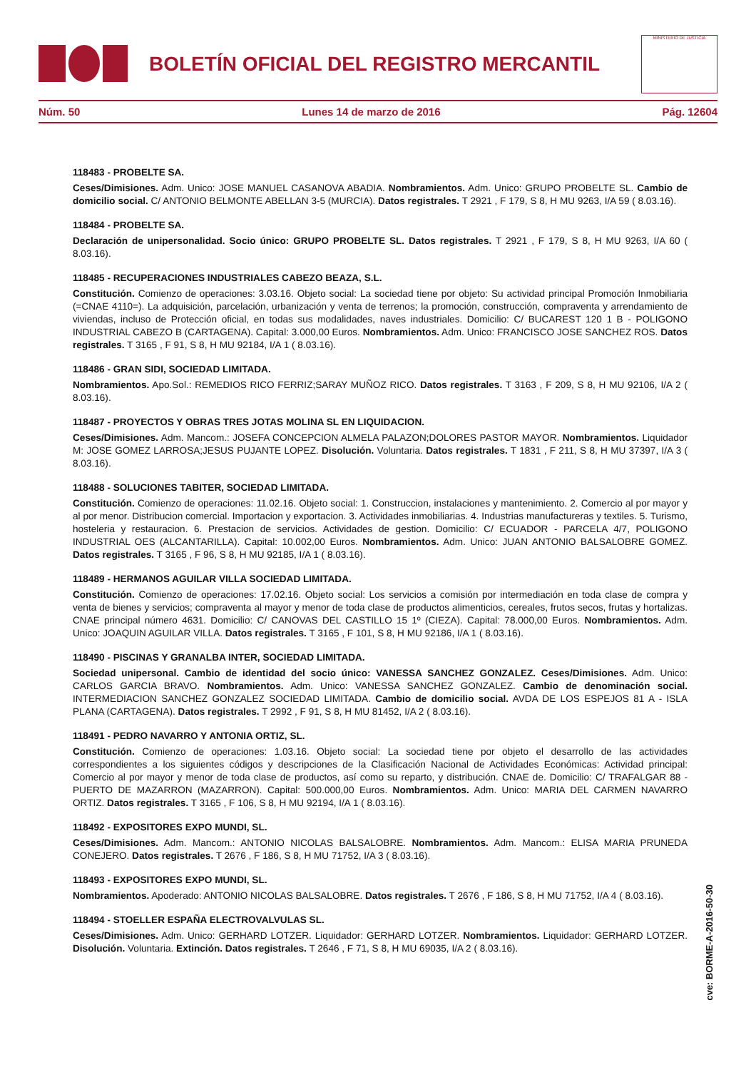BOLETÍN OFICIAL DEL REGISTRO MERCANTIL
MINISTERIO DE JUSTICIA
Núm. 50 Lunes 14 de marzo de 2016 Pág. 12604
118483 - PROBELTE SA.
Ceses/Dimisiones. Adm. Unico: JOSE MANUEL CASANOVA ABADIA. Nombramientos. Adm. Unico: GRUPO PROBELTE SL. Cambio de domicilio social. C/ ANTONIO BELMONTE ABELLAN 3-5 (MURCIA). Datos registrales. T 2921 , F 179, S 8, H MU 9263, I/A 59 ( 8.03.16).
118484 - PROBELTE SA.
Declaración de unipersonalidad. Socio único: GRUPO PROBELTE SL. Datos registrales. T 2921 , F 179, S 8, H MU 9263, I/A 60 ( 8.03.16).
118485 - RECUPERACIONES INDUSTRIALES CABEZO BEAZA, S.L.
Constitución. Comienzo de operaciones: 3.03.16. Objeto social: La sociedad tiene por objeto: Su actividad principal Promoción Inmobiliaria (=CNAE 4110=). La adquisición, parcelación, urbanización y venta de terrenos; la promoción, construcción, compraventa y arrendamiento de viviendas, incluso de Protección oficial, en todas sus modalidades, naves industriales. Domicilio: C/ BUCAREST 120 1 B - POLIGONO INDUSTRIAL CABEZO B (CARTAGENA). Capital: 3.000,00 Euros. Nombramientos. Adm. Unico: FRANCISCO JOSE SANCHEZ ROS. Datos registrales. T 3165 , F 91, S 8, H MU 92184, I/A 1 ( 8.03.16).
118486 - GRAN SIDI, SOCIEDAD LIMITADA.
Nombramientos. Apo.Sol.: REMEDIOS RICO FERRIZ;SARAY MUÑOZ RICO. Datos registrales. T 3163 , F 209, S 8, H MU 92106, I/A 2 ( 8.03.16).
118487 - PROYECTOS Y OBRAS TRES JOTAS MOLINA SL EN LIQUIDACION.
Ceses/Dimisiones. Adm. Mancom.: JOSEFA CONCEPCION ALMELA PALAZON;DOLORES PASTOR MAYOR. Nombramientos. Liquidador M: JOSE GOMEZ LARROSA;JESUS PUJANTE LOPEZ. Disolución. Voluntaria. Datos registrales. T 1831 , F 211, S 8, H MU 37397, I/A 3 ( 8.03.16).
118488 - SOLUCIONES TABITER, SOCIEDAD LIMITADA.
Constitución. Comienzo de operaciones: 11.02.16. Objeto social: 1. Construccion, instalaciones y mantenimiento. 2. Comercio al por mayor y al por menor. Distribucion comercial. Importacion y exportacion. 3. Actividades inmobiliarias. 4. Industrias manufactureras y textiles. 5. Turismo, hosteleria y restauracion. 6. Prestacion de servicios. Actividades de gestion. Domicilio: C/ ECUADOR - PARCELA 4/7, POLIGONO INDUSTRIAL OES (ALCANTARILLA). Capital: 10.002,00 Euros. Nombramientos. Adm. Unico: JUAN ANTONIO BALSALOBRE GOMEZ. Datos registrales. T 3165 , F 96, S 8, H MU 92185, I/A 1 ( 8.03.16).
118489 - HERMANOS AGUILAR VILLA SOCIEDAD LIMITADA.
Constitución. Comienzo de operaciones: 17.02.16. Objeto social: Los servicios a comisión por intermediación en toda clase de compra y venta de bienes y servicios; compraventa al mayor y menor de toda clase de productos alimenticios, cereales, frutos secos, frutas y hortalizas. CNAE principal número 4631. Domicilio: C/ CANOVAS DEL CASTILLO 15 1º (CIEZA). Capital: 78.000,00 Euros. Nombramientos. Adm. Unico: JOAQUIN AGUILAR VILLA. Datos registrales. T 3165 , F 101, S 8, H MU 92186, I/A 1 ( 8.03.16).
118490 - PISCINAS Y GRANALBA INTER, SOCIEDAD LIMITADA.
Sociedad unipersonal. Cambio de identidad del socio único: VANESSA SANCHEZ GONZALEZ. Ceses/Dimisiones. Adm. Unico: CARLOS GARCIA BRAVO. Nombramientos. Adm. Unico: VANESSA SANCHEZ GONZALEZ. Cambio de denominación social. INTERMEDIACION SANCHEZ GONZALEZ SOCIEDAD LIMITADA. Cambio de domicilio social. AVDA DE LOS ESPEJOS 81 A - ISLA PLANA (CARTAGENA). Datos registrales. T 2992 , F 91, S 8, H MU 81452, I/A 2 ( 8.03.16).
118491 - PEDRO NAVARRO Y ANTONIA ORTIZ, SL.
Constitución. Comienzo de operaciones: 1.03.16. Objeto social: La sociedad tiene por objeto el desarrollo de las actividades correspondientes a los siguientes códigos y descripciones de la Clasificación Nacional de Actividades Económicas: Actividad principal: Comercio al por mayor y menor de toda clase de productos, así como su reparto, y distribución. CNAE de. Domicilio: C/ TRAFALGAR 88 - PUERTO DE MAZARRON (MAZARRON). Capital: 500.000,00 Euros. Nombramientos. Adm. Unico: MARIA DEL CARMEN NAVARRO ORTIZ. Datos registrales. T 3165 , F 106, S 8, H MU 92194, I/A 1 ( 8.03.16).
118492 - EXPOSITORES EXPO MUNDI, SL.
Ceses/Dimisiones. Adm. Mancom.: ANTONIO NICOLAS BALSALOBRE. Nombramientos. Adm. Mancom.: ELISA MARIA PRUNEDA CONEJERO. Datos registrales. T 2676 , F 186, S 8, H MU 71752, I/A 3 ( 8.03.16).
118493 - EXPOSITORES EXPO MUNDI, SL.
Nombramientos. Apoderado: ANTONIO NICOLAS BALSALOBRE. Datos registrales. T 2676 , F 186, S 8, H MU 71752, I/A 4 ( 8.03.16).
118494 - STOELLER ESPAÑA ELECTROVALVULAS SL.
Ceses/Dimisiones. Adm. Unico: GERHARD LOTZER. Liquidador: GERHARD LOTZER. Nombramientos. Liquidador: GERHARD LOTZER. Disolución. Voluntaria. Extinción. Datos registrales. T 2646 , F 71, S 8, H MU 69035, I/A 2 ( 8.03.16).
cve: BORME-A-2016-50-30